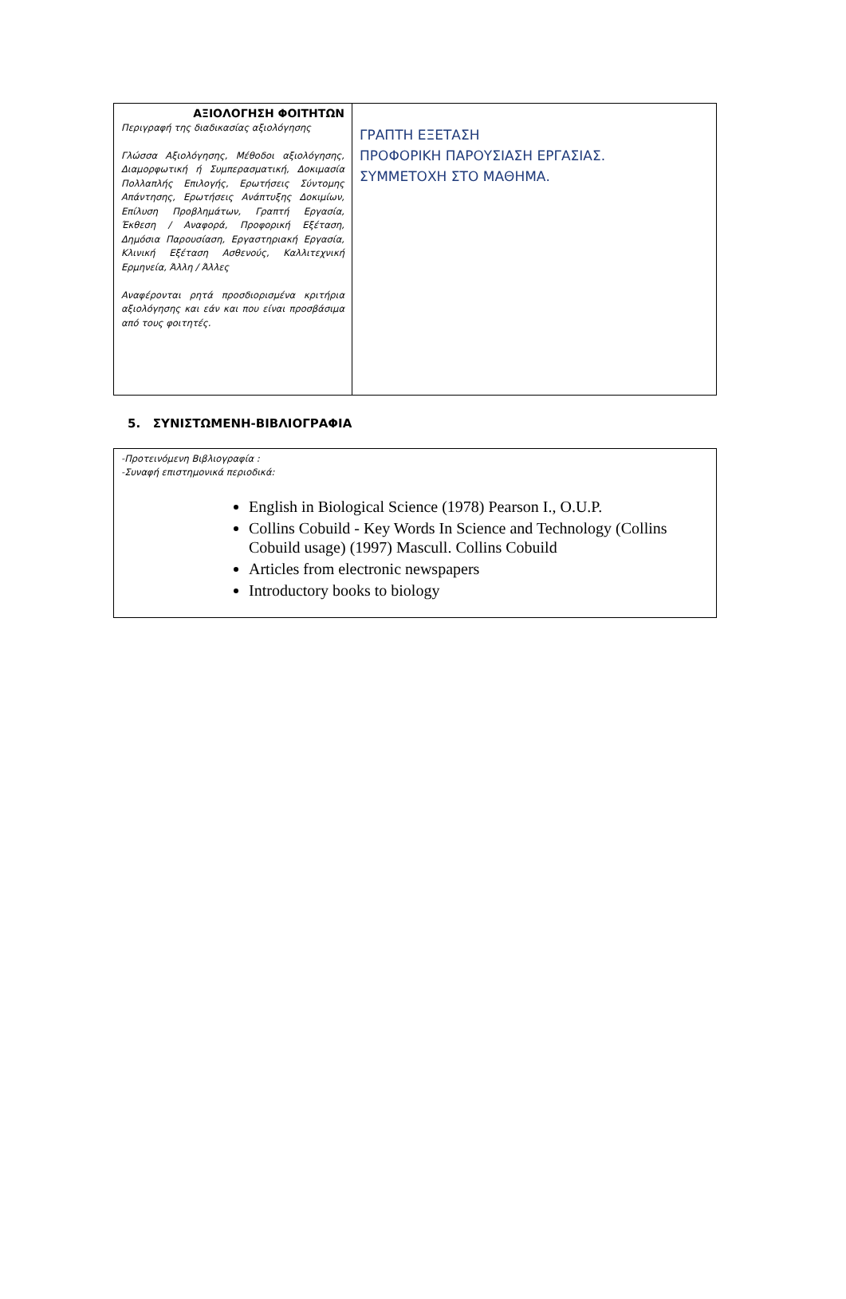| ΑΞΙΟΛΟΓΗΣΗ ΦΟΙΤΗΤΩΝ Περιγραφή της διαδικασίας αξιολόγησης Γλώσσα Αξιολόγησης, Μέθοδοι αξιολόγησης, Διαμορφωτική ή Συμπερασματική, Δοκιμασία Πολλαπλής Επιλογής, Ερωτήσεις Σύντομης Απάντησης, Ερωτήσεις Ανάπτυξης Δοκιμίων, Επίλυση Προβλημάτων, Γραπτή Εργασία, Έκθεση / Αναφορά, Προφορική Εξέταση, Δημόσια Παρουσίαση, Εργαστηριακή Εργασία, Κλινική Εξέταση Ασθενούς, Καλλιτεχνική Ερμηνεία, Άλλη / Άλλες Αναφέρονται ρητά προσδιορισμένα κριτήρια αξιολόγησης και εάν και που είναι προσβάσιμα από τους φοιτητές. | ΓΡΑΠΤΗ ΕΞΕΤΑΣΗ ΠΡΟΦΟΡΙΚΗ ΠΑΡΟΥΣΙΑΣΗ ΕΡΓΑΣΙΑΣ. ΣΥΜΜΕΤΟΧΗ ΣΤΟ ΜΑΘΗΜΑ. |
5. ΣΥΝΙΣΤΩΜΕΝΗ-ΒΙΒΛΙΟΓΡΑΦΙΑ
| -Προτεινόμενη Βιβλιογραφία : -Συναφή επιστημονικά περιοδικά: English in Biological Science (1978) Pearson I., O.U.P. Collins Cobuild - Key Words In Science and Technology (Collins Cobuild usage) (1997) Mascull. Collins Cobuild Articles from electronic newspapers Introductory books to biology |